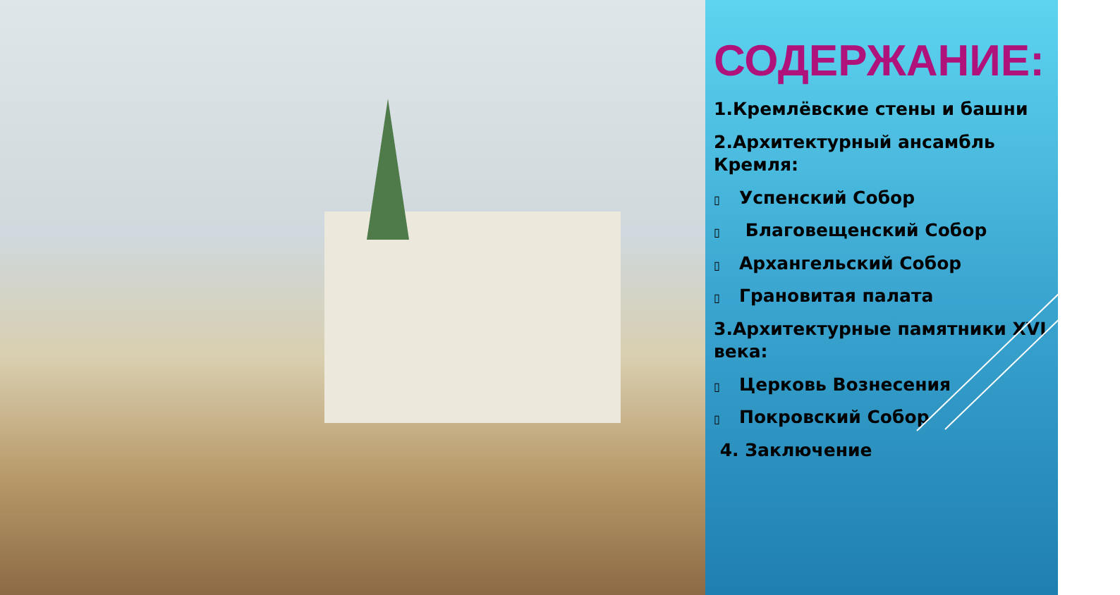СОДЕРЖАНИЕ:
1.Кремлёвские стены и башни
2.Архитектурный ансамбль Кремля:
▯ Успенский Собор
▯ Благовещенский Собор
▯ Архангельский Собор
▯ Грановитая палата
3.Архитектурные памятники XVI века:
▯ Церковь Вознесения
▯ Покровский Собор
4. Заключение